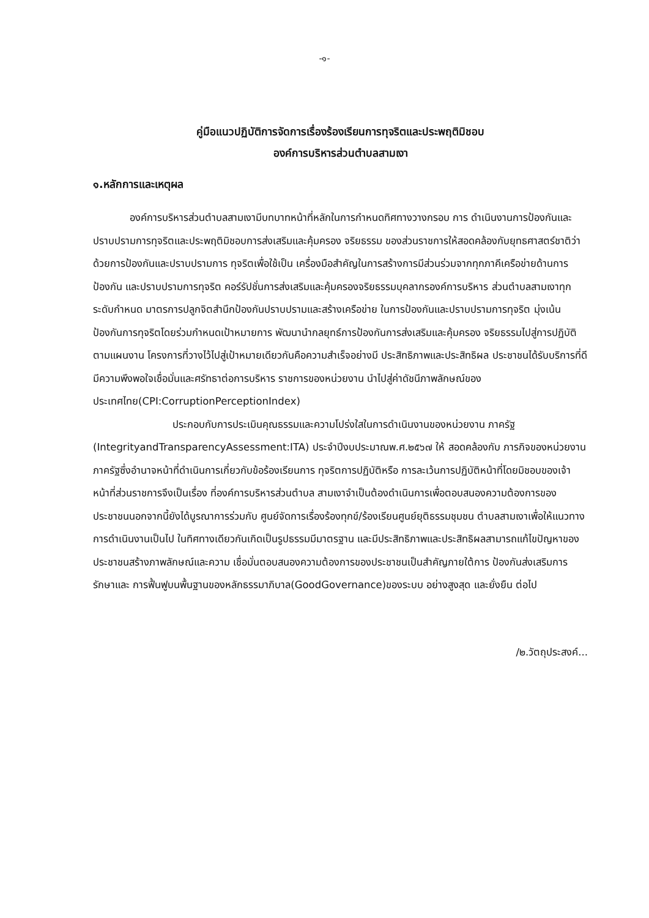-๑-
คู่มือแนวปฏิบัติการจัดการเรื่องร้องเรียนการทุจริตและประพฤติมิชอบ
องค์การบริหารส่วนตำบลสามเงา
๑.หลักการและเหตุผล
องค์การบริหารส่วนตำบลสามเงามีบทบาทหน้าที่หลักในการกำหนดทิศทางวางกรอบ การ ดำเนินงานการป้องกันและปราบปรามการทุจริตและประพฤติมิชอบการส่งเสริมและคุ้มครอง จริยธรรม ของส่วนราชการให้สอดคล้องกับยุทธศาสตร์ชาติว่าด้วยการป้องกันและปราบปรามการ ทุจริตเพื่อใช้เป็น เครื่องมือสำคัญในการสร้างการมีส่วนร่วมจากทุกภาคีเครือข่ายด้านการป้องกัน และปราบปรามการทุจริต คอร์รัปชั่นการส่งเสริมและคุ้มครองจริยธรรมบุคลากรองค์การบริหาร ส่วนตำบลสามเงาทุกระดับกำหนด มาตรการปลูกจิตสำนึกป้องกันปราบปรามและสร้างเครือข่าย ในการป้องกันและปราบปรามการทุจริต มุ่งเน้นป้องกันการทุจริตโดยร่วมกำหนดเป้าหมายการ พัฒนานำกลยุทธ์การป้องกันการส่งเสริมและคุ้มครอง จริยธรรมไปสู่การปฏิบัติตามแผนงาน โครงการที่วางไว้ไปสู่เป้าหมายเดียวกันคือความสำเร็จอย่างมี ประสิทธิภาพและประสิทธิผล ประชาชนได้รับบริการที่ดีมีความพึงพอใจเชื่อมั่นและศรัทธาต่อการบริหาร ราชการของหน่วยงาน นำไปสู่ค่าดัชนีภาพลักษณ์ของประเทศไทย(CPI:CorruptionPerceptionIndex)
ประกอบกับการประเมินคุณธรรมและความโปร่งใสในการดำเนินงานของหน่วยงาน ภาครัฐ (IntegrityandTransparencyAssessment:ITA) ประจำปีงบประมาณพ.ศ.๒๕๖๗ ให้ สอดคล้องกับ ภารกิจของหน่วยงานภาครัฐซึ่งอำนาจหน้าที่ดำเนินการเกี่ยวกับข้อร้องเรียนการ ทุจริตการปฏิบัติหรือ การละเว้นการปฏิบัติหน้าที่โดยมิชอบของเจ้าหน้าที่ส่วนราชการจึงเป็นเรื่อง ที่องค์การบริหารส่วนตำบล สามเงาจำเป็นต้องดำเนินการเพื่อตอบสนองความต้องการของ ประชาชนนอกจากนี้ยังได้บูรณาการร่วมกับ ศูนย์จัดการเรื่องร้องทุกข์/ร้องเรียนศูนย์ยุติธรรมชุมชน ตำบลสามเงาเพื่อให้แนวทางการดำเนินงานเป็นไป ในทิศทางเดียวกันเกิดเป็นรูปธรรมมีมาตรฐาน และมีประสิทธิภาพและประสิทธิผลสามารถแก้ไขปัญหาของ ประชาชนสร้างภาพลักษณ์และความ เชื่อมั่นตอบสนองความต้องการของประชาชนเป็นสำคัญภายใต้การ ป้องกันส่งเสริมการรักษาและ การฟื้นฟูบนพื้นฐานของหลักธรรมาภิบาล(GoodGovernance)ของระบบ อย่างสูงสุด และยั่งยืน ต่อไป
/๒.วัตถุประสงค์...